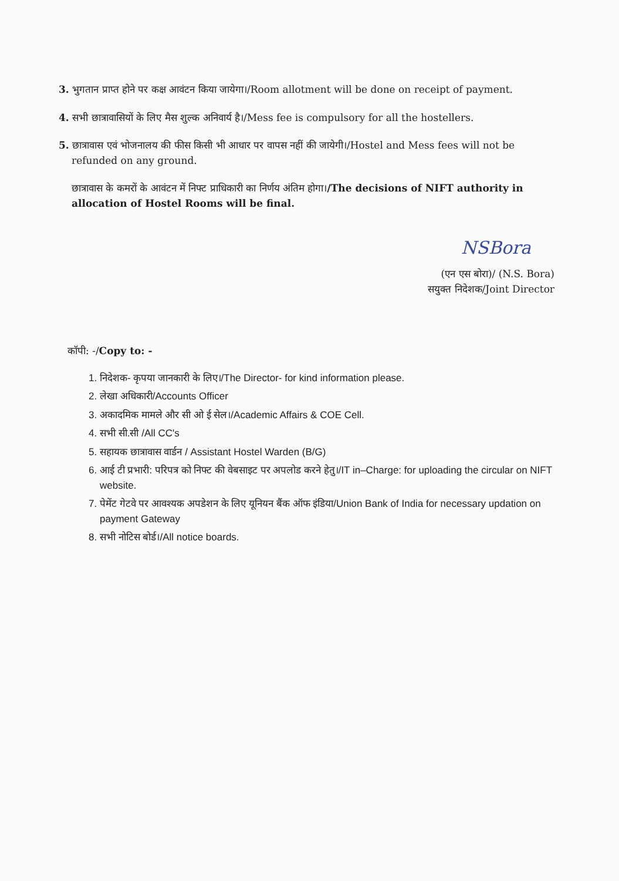3. भुगतान प्राप्त होने पर कक्ष आवंटन किया जायेगा।/Room allotment will be done on receipt of payment.
4. सभी छात्रावासियों के लिए मैस शुल्क अनिवार्य है।/Mess fee is compulsory for all the hostellers.
5. छात्रावास एवं भोजनालय की फीस किसी भी आधार पर वापस नहीं की जायेगी।/Hostel and Mess fees will not be refunded on any ground.
छात्रावास के कमरों के आवंटन में निफ्ट प्राधिकारी का निर्णय अंतिम होगा।/The decisions of NIFT authority in allocation of Hostel Rooms will be final.
NSBora
(एन एस बोरा)/ (N.S. Bora)
सयुक्त निदेशक/Joint Director
कॉपी: -/Copy to: -
1. निदेशक- कृपया जानकारी के लिए।/The Director- for kind information please.
2. लेखा अधिकारी/Accounts Officer
3. अकादमिक मामले और सी ओ ई सेल।/Academic Affairs & COE Cell.
4. सभी सी.सी /All CC's
5. सहायक छात्रावास वार्डन / Assistant Hostel Warden (B/G)
6. आई टी प्रभारी: परिपत्र को निफ्ट की वेबसाइट पर अपलोड करने हेतु।/IT in–Charge: for uploading the circular on NIFT website.
7. पेमेंट गेटवे पर आवश्यक अपडेशन के लिए यूनियन बैंक ऑफ इंडिया/Union Bank of India for necessary updation on payment Gateway
8. सभी नोटिस बोर्ड।/All notice boards.